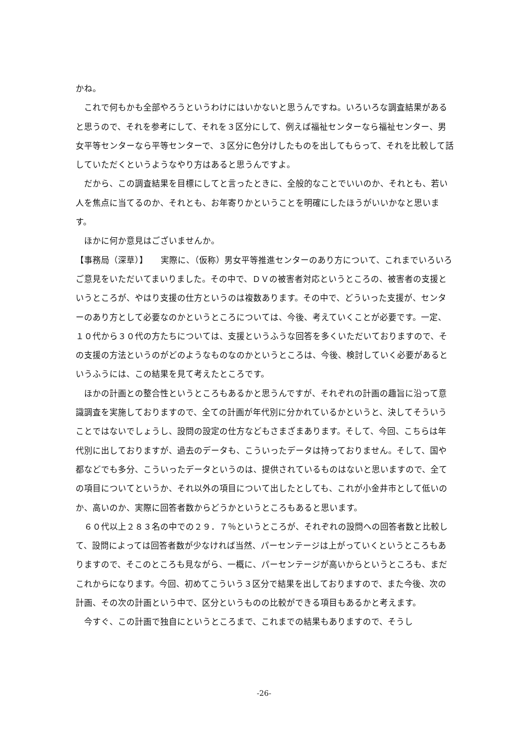かね。
これで何もかも全部やろうというわけにはいかないと思うんですね。いろいろな調査結果があると思うので、それを参考にして、それを３区分にして、例えば福祉センターなら福祉センター、男女平等センターなら平等センターで、３区分に色分けしたものを出してもらって、それを比較して話していただくというようなやり方はあると思うんですよ。
だから、この調査結果を目標にしてと言ったときに、全般的なことでいいのか、それとも、若い人を焦点に当てるのか、それとも、お年寄りかということを明確にしたほうがいいかなと思います。
ほかに何か意見はございませんか。
【事務局（深草）】　　実際に、（仮称）男女平等推進センターのあり方について、これまでいろいろご意見をいただいてまいりました。その中で、ＤＶの被害者対応というところの、被害者の支援というところが、やはり支援の仕方というのは複数あります。その中で、どういった支援が、センターのあり方として必要なのかというところについては、今後、考えていくことが必要です。一定、１０代から３０代の方たちについては、支援というふうな回答を多くいただいておりますので、その支援の方法というのがどのようなものなのかというところは、今後、検討していく必要があるというふうには、この結果を見て考えたところです。
ほかの計画との整合性というところもあるかと思うんですが、それぞれの計画の趣旨に沿って意識調査を実施しておりますので、全ての計画が年代別に分かれているかというと、決してそういうことではないでしょうし、設問の設定の仕方などもさまざまあります。そして、今回、こちらは年代別に出しておりますが、過去のデータも、こういったデータは持っておりません。そして、国や都などでも多分、こういったデータというのは、提供されているものはないと思いますので、全ての項目についてというか、それ以外の項目について出したとしても、これが小金井市として低いのか、高いのか、実際に回答者数からどうかというところもあると思います。
６０代以上２８３名の中での２９．７％というところが、それぞれの設問への回答者数と比較して、設問によっては回答者数が少なければ当然、パーセンテージは上がっていくというところもありますので、そこのところも見ながら、一概に、パーセンテージが高いからというところも、まだこれからになります。今回、初めてこういう３区分で結果を出しておりますので、また今後、次の計画、その次の計画という中で、区分というものの比較ができる項目もあるかと考えます。
今すぐ、この計画で独自にというところまで、これまでの結果もありますので、そうし
-26-